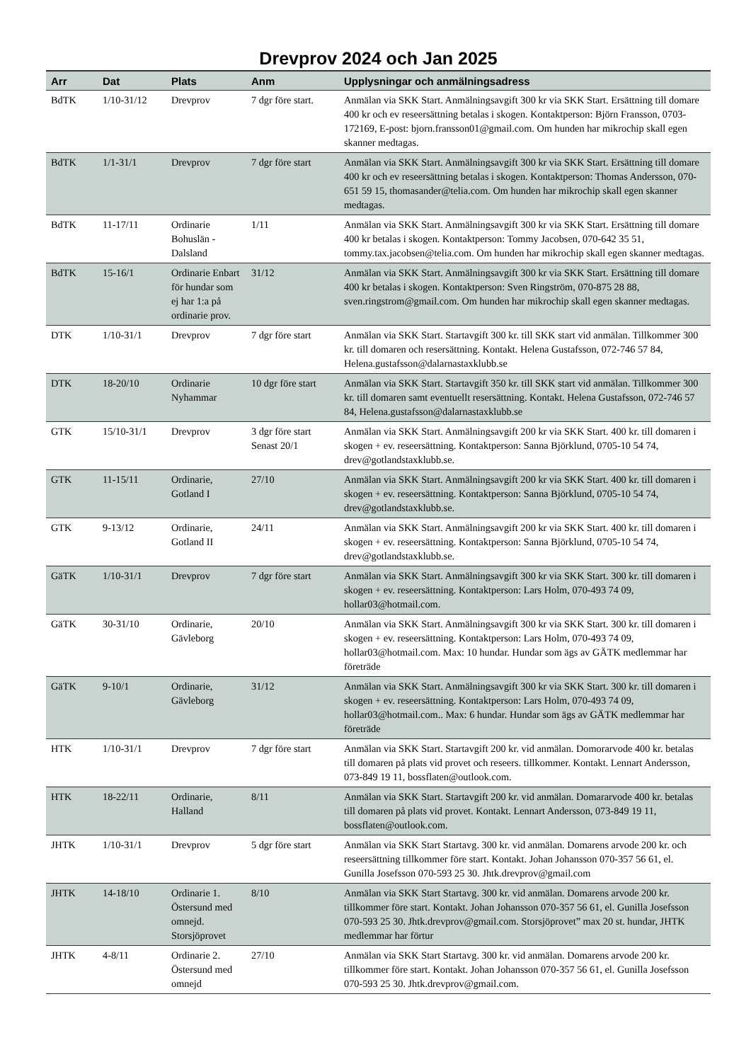Drevprov 2024 och Jan 2025
| Arr | Dat | Plats | Anm | Upplysningar och anmälningsadress |
| --- | --- | --- | --- | --- |
| BdTK | 1/10-31/12 | Drevprov | 7 dgr före start. | Anmälan via SKK Start. Anmälningsavgift 300 kr via SKK Start. Ersättning till domare 400 kr och ev reseersättning betalas i skogen. Kontaktperson: Björn Fransson, 0703-172169, E-post: bjorn.fransson01@gmail.com. Om hunden har mikrochip skall egen skanner medtagas. |
| BdTK | 1/1-31/1 | Drevprov | 7 dgr före start | Anmälan via SKK Start. Anmälningsavgift 300 kr via SKK Start. Ersättning till domare 400 kr och ev reseersättning betalas i skogen. Kontaktperson: Thomas Andersson, 070-651 59 15, thomasander@telia.com. Om hunden har mikrochip skall egen skanner medtagas. |
| BdTK | 11-17/11 | Ordinarie Bohuslän - Dalsland | 1/11 | Anmälan via SKK Start. Anmälningsavgift 300 kr via SKK Start. Ersättning till domare 400 kr betalas i skogen. Kontaktperson: Tommy Jacobsen, 070-642 35 51, tommy.tax.jacobsen@telia.com. Om hunden har mikrochip skall egen skanner medtagas. |
| BdTK | 15-16/1 | Ordinarie Enbart för hundar som ej har 1:a på ordinarie prov. | 31/12 | Anmälan via SKK Start. Anmälningsavgift 300 kr via SKK Start. Ersättning till domare 400 kr betalas i skogen. Kontaktperson: Sven Ringström, 070-875 28 88, sven.ringstrom@gmail.com. Om hunden har mikrochip skall egen skanner medtagas. |
| DTK | 1/10-31/1 | Drevprov | 7 dgr före start | Anmälan via SKK Start. Startavgift 300 kr. till SKK start vid anmälan. Tillkommer 300 kr. till domaren och resersättning. Kontakt. Helena Gustafsson, 072-746 57 84, Helena.gustafsson@dalarnastaxklubb.se |
| DTK | 18-20/10 | Ordinarie Nyhammar | 10 dgr före start | Anmälan via SKK Start. Startavgift 350 kr. till SKK start vid anmälan. Tillkommer 300 kr. till domaren samt eventuellt resersättning. Kontakt. Helena Gustafsson, 072-746 57 84, Helena.gustafsson@dalarnastaxklubb.se |
| GTK | 15/10-31/1 | Drevprov | 3 dgr före start Senast 20/1 | Anmälan via SKK Start. Anmälningsavgift 200 kr via SKK Start. 400 kr. till domaren i skogen + ev. reseersättning. Kontaktperson: Sanna Björklund, 0705-10 54 74, drev@gotlandstaxklubb.se. |
| GTK | 11-15/11 | Ordinarie, Gotland I | 27/10 | Anmälan via SKK Start. Anmälningsavgift 200 kr via SKK Start. 400 kr. till domaren i skogen + ev. reseersättning. Kontaktperson: Sanna Björklund, 0705-10 54 74, drev@gotlandstaxklubb.se. |
| GTK | 9-13/12 | Ordinarie, Gotland II | 24/11 | Anmälan via SKK Start. Anmälningsavgift 200 kr via SKK Start. 400 kr. till domaren i skogen + ev. reseersättning. Kontaktperson: Sanna Björklund, 0705-10 54 74, drev@gotlandstaxklubb.se. |
| GäTK | 1/10-31/1 | Drevprov | 7 dgr före start | Anmälan via SKK Start. Anmälningsavgift 300 kr via SKK Start. 300 kr. till domaren i skogen + ev. reseersättning. Kontaktperson: Lars Holm, 070-493 74 09, hollar03@hotmail.com. |
| GäTK | 30-31/10 | Ordinarie, Gävleborg | 20/10 | Anmälan via SKK Start. Anmälningsavgift 300 kr via SKK Start. 300 kr. till domaren i skogen + ev. reseersättning. Kontaktperson: Lars Holm, 070-493 74 09, hollar03@hotmail.com. Max: 10 hundar. Hundar som ägs av GÄTK medlemmar har företräde |
| GäTK | 9-10/1 | Ordinarie, Gävleborg | 31/12 | Anmälan via SKK Start. Anmälningsavgift 300 kr via SKK Start. 300 kr. till domaren i skogen + ev. reseersättning. Kontaktperson: Lars Holm, 070-493 74 09, hollar03@hotmail.com.. Max: 6 hundar. Hundar som ägs av GÄTK medlemmar har företräde |
| HTK | 1/10-31/1 | Drevprov | 7 dgr före start | Anmälan via SKK Start. Startavgift 200 kr. vid anmälan. Domorarvode 400 kr. betalas till domaren på plats vid provet och reseers. tillkommer. Kontakt. Lennart Andersson, 073-849 19 11, bossflaten@outlook.com. |
| HTK | 18-22/11 | Ordinarie, Halland | 8/11 | Anmälan via SKK Start. Startavgift 200 kr. vid anmälan. Domararvode 400 kr. betalas till domaren på plats vid provet. Kontakt. Lennart Andersson, 073-849 19 11, bossflaten@outlook.com. |
| JHTK | 1/10-31/1 | Drevprov | 5 dgr före start | Anmälan via SKK Start Startavg. 300 kr. vid anmälan. Domarens arvode 200 kr. och reseersättning tillkommer före start. Kontakt. Johan Johansson 070-357 56 61, el. Gunilla Josefsson 070-593 25 30. Jhtk.drevprov@gmail.com |
| JHTK | 14-18/10 | Ordinarie 1. Östersund med omnejd. Storsjöprovet | 8/10 | Anmälan via SKK Start Startavg. 300 kr. vid anmälan. Domarens arvode 200 kr. tillkommer före start. Kontakt. Johan Johansson 070-357 56 61, el. Gunilla Josefsson 070-593 25 30. Jhtk.drevprov@gmail.com. Storsjöprovet” max 20 st. hundar, JHTK medlemmar har förtur |
| JHTK | 4-8/11 | Ordinarie 2. Östersund med omnejd | 27/10 | Anmälan via SKK Start Startavg. 300 kr. vid anmälan. Domarens arvode 200 kr. tillkommer före start. Kontakt. Johan Johansson 070-357 56 61, el. Gunilla Josefsson 070-593 25 30. Jhtk.drevprov@gmail.com. |